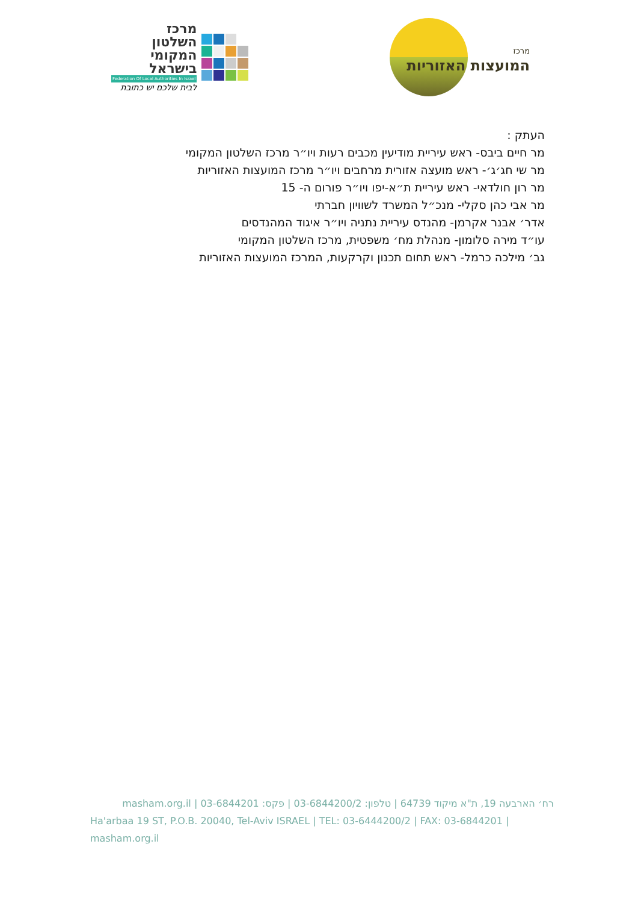מרכז
השלטון
המקומי
בישראל
Federation Of Local Authorities In Israel
לבית שלכם יש כתובת
מרכז
המועצות האזוריות
העתק :
מר חיים ביבס- ראש עיריית מודיעין מכבים רעות ויו״ר מרכז השלטון המקומי
מר שי חג׳ג׳- ראש מועצה אזורית מרחבים ויו״ר מרכז המועצות האזוריות
מר רון חולדאי- ראש עיריית ת״א-יפו ויו״ר פורום ה- 15
מר אבי כהן סקלי- מנכ״ל המשרד לשוויון חברתי
אדר׳ אבנר אקרמן- מהנדס עיריית נתניה ויו״ר איגוד המהנדסים
עו״ד מירה סלומון- מנהלת מח׳ משפטית, מרכז השלטון המקומי
גב׳ מילכה כרמל- ראש תחום תכנון וקרקעות, המרכז המועצות האזוריות
רח׳ הארבעה 19, ת"א מיקוד 64739 | טלפון: 03-6844200/2 | פקס: 03-6844201 | masham.org.il
Ha'arbaa 19 ST, P.O.B. 20040, Tel-Aviv ISRAEL | TEL: 03-6444200/2 | FAX: 03-6844201 | masham.org.il